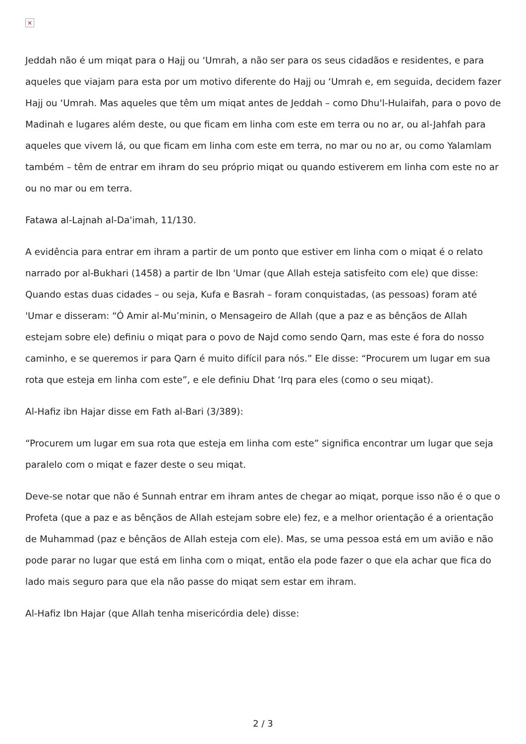×
Jeddah não é um miqat para o Hajj ou ‘Umrah, a não ser para os seus cidadãos e residentes, e para aqueles que viajam para esta por um motivo diferente do Hajj ou ‘Umrah e, em seguida, decidem fazer Hajj ou ‘Umrah. Mas aqueles que têm um miqat antes de Jeddah – como Dhu'l-Hulaifah, para o povo de Madinah e lugares além deste, ou que ficam em linha com este em terra ou no ar, ou al-Jahfah para aqueles que vivem lá, ou que ficam em linha com este em terra, no mar ou no ar, ou como Yalamlam também – têm de entrar em ihram do seu próprio miqat ou quando estiverem em linha com este no ar ou no mar ou em terra.
Fatawa al-Lajnah al-Da'imah, 11/130.
A evidência para entrar em ihram a partir de um ponto que estiver em linha com o miqat é o relato narrado por al-Bukhari (1458) a partir de Ibn 'Umar (que Allah esteja satisfeito com ele) que disse: Quando estas duas cidades – ou seja, Kufa e Basrah – foram conquistadas, (as pessoas) foram até 'Umar e disseram: “Ó Amir al-Mu’minin, o Mensageiro de Allah (que a paz e as bênçãos de Allah estejam sobre ele) definiu o miqat para o povo de Najd como sendo Qarn, mas este é fora do nosso caminho, e se queremos ir para Qarn é muito difícil para nós.” Ele disse: “Procurem um lugar em sua rota que esteja em linha com este”, e ele definiu Dhat ‘Irq para eles (como o seu miqat).
Al-Hafiz ibn Hajar disse em Fath al-Bari (3/389):
“Procurem um lugar em sua rota que esteja em linha com este” significa encontrar um lugar que seja paralelo com o miqat e fazer deste o seu miqat.
Deve-se notar que não é Sunnah entrar em ihram antes de chegar ao miqat, porque isso não é o que o Profeta (que a paz e as bênçãos de Allah estejam sobre ele) fez, e a melhor orientação é a orientação de Muhammad (paz e bênçãos de Allah esteja com ele). Mas, se uma pessoa está em um avião e não pode parar no lugar que está em linha com o miqat, então ela pode fazer o que ela achar que fica do lado mais seguro para que ela não passe do miqat sem estar em ihram.
Al-Hafiz Ibn Hajar (que Allah tenha misericórdia dele) disse:
2 / 3